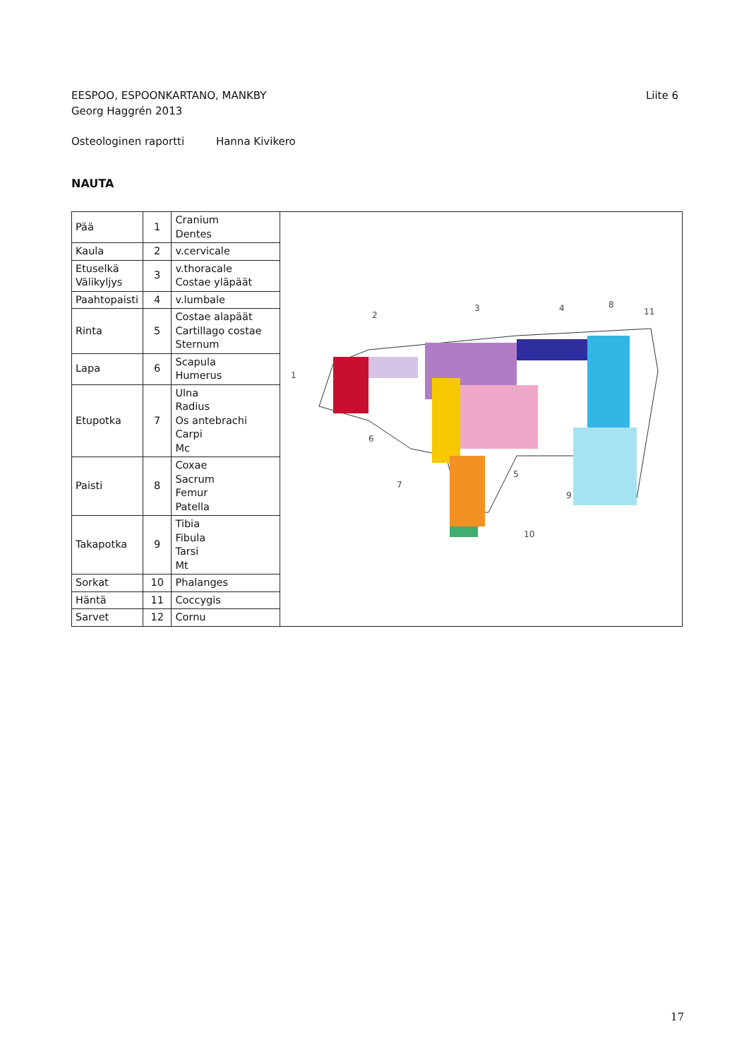EESPOO, ESPOONKARTANO, MANKBY Liite 6
Georg Haggrén 2013
Osteologinen raportti Hanna Kivikero
NAUTA
| Pää | 1 | Cranium Dentes | 1 2 3 4 5 6 7 8 9 10 11 |
| Kaula | 2 | v.cervicale | |
| Etuselkä Välikyljys | 3 | v.thoracale Costae yläpäät | |
| Paahtopaisti | 4 | v.lumbale | |
| Rinta | 5 | Costae alapäät Cartillago costae Sternum | |
| Lapa | 6 | Scapula Humerus | |
| Etupotka | 7 | Ulna Radius Os antebrachi Carpi Mc | |
| Paisti | 8 | Coxae Sacrum Femur Patella | |
| Takapotka | 9 | Tibia Fibula Tarsi Mt | |
| Sorkat | 10 | Phalanges | |
| Häntä | 11 | Coccygis | |
| Sarvet | 12 | Cornu | |
17